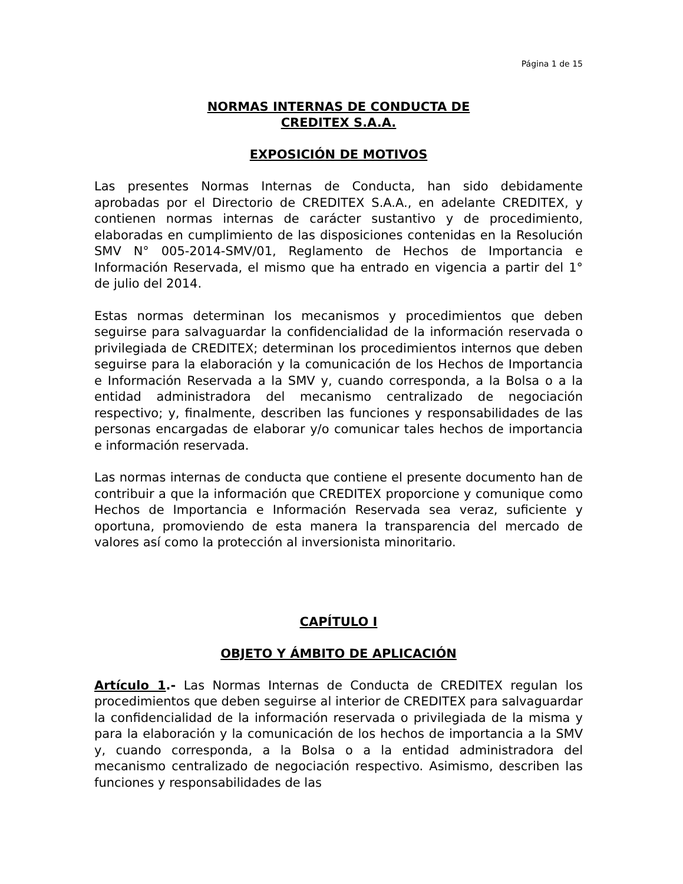Página 1 de 15
NORMAS INTERNAS DE CONDUCTA DE
CREDITEX S.A.A.
EXPOSICIÓN DE MOTIVOS
Las presentes Normas Internas de Conducta, han sido debidamente aprobadas por el Directorio de CREDITEX S.A.A., en adelante CREDITEX, y contienen normas internas de carácter sustantivo y de procedimiento, elaboradas en cumplimiento de las disposiciones contenidas en la Resolución SMV N° 005-2014-SMV/01, Reglamento de Hechos de Importancia e Información Reservada, el mismo que ha entrado en vigencia a partir del 1° de julio del 2014.
Estas normas determinan los mecanismos y procedimientos que deben seguirse para salvaguardar la confidencialidad de la información reservada o privilegiada de CREDITEX; determinan los procedimientos internos que deben seguirse para la elaboración y la comunicación de los Hechos de Importancia e Información Reservada a la SMV y, cuando corresponda, a la Bolsa o a la entidad administradora del mecanismo centralizado de negociación respectivo; y, finalmente, describen las funciones y responsabilidades de las personas encargadas de elaborar y/o comunicar tales hechos de importancia e información reservada.
Las normas internas de conducta que contiene el presente documento han de contribuir a que la información que CREDITEX proporcione y comunique como Hechos de Importancia e Información Reservada sea veraz, suficiente y oportuna, promoviendo de esta manera la transparencia del mercado de valores así como la protección al inversionista minoritario.
CAPÍTULO I
OBJETO Y ÁMBITO DE APLICACIÓN
Artículo 1.- Las Normas Internas de Conducta de CREDITEX regulan los procedimientos que deben seguirse al interior de CREDITEX para salvaguardar la confidencialidad de la información reservada o privilegiada de la misma y para la elaboración y la comunicación de los hechos de importancia a la SMV y, cuando corresponda, a la Bolsa o a la entidad administradora del mecanismo centralizado de negociación respectivo. Asimismo, describen las funciones y responsabilidades de las